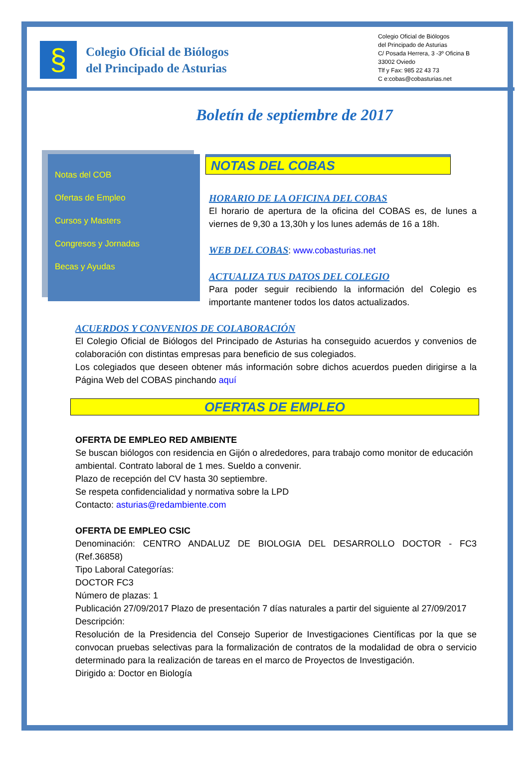§
Colegio Oficial de Biólogos
del Principado de Asturias
Colegio Oficial de Biólogos
del Principado de Asturias
C/ Posada Herrera, 3 -3º Oficina B
33002 Oviedo
Tlf y Fax: 985 22 43 73
C e:cobas@cobasturias.net
Boletín de septiembre de 2017
Notas del COB
Ofertas de Empleo
Cursos y Masters
Congresos y Jornadas
Becas y Ayudas
NOTAS DEL COBAS
HORARIO DE LA OFICINA DEL COBAS
El horario de apertura de la oficina del COBAS es, de lunes a viernes de 9,30 a 13,30h y los lunes además de 16 a 18h.
WEB DEL COBAS: www.cobasturias.net
ACTUALIZA TUS DATOS DEL COLEGIO
Para poder seguir recibiendo la información del Colegio es importante mantener todos los datos actualizados.
ACUERDOS Y CONVENIOS DE COLABORACIÓN
El Colegio Oficial de Biólogos del Principado de Asturias ha conseguido acuerdos y convenios de colaboración con distintas empresas para beneficio de sus colegiados.
Los colegiados que deseen obtener más información sobre dichos acuerdos pueden dirigirse a la Página Web del COBAS pinchando aquí
OFERTAS DE EMPLEO
OFERTA DE EMPLEO RED AMBIENTE
Se buscan biólogos con residencia en Gijón o alrededores, para trabajo como monitor de educación ambiental. Contrato laboral de 1 mes. Sueldo a convenir.
Plazo de recepción del CV hasta 30 septiembre.
Se respeta confidencialidad y normativa sobre la LPD
Contacto: asturias@redambiente.com
OFERTA DE EMPLEO CSIC
Denominación: CENTRO ANDALUZ DE BIOLOGIA DEL DESARROLLO DOCTOR - FC3 (Ref.36858)
Tipo Laboral Categorías:
DOCTOR FC3
Número de plazas: 1
Publicación 27/09/2017 Plazo de presentación 7 días naturales a partir del siguiente al 27/09/2017
Descripción:
Resolución de la Presidencia del Consejo Superior de Investigaciones Científicas por la que se convocan pruebas selectivas para la formalización de contratos de la modalidad de obra o servicio determinado para la realización de tareas en el marco de Proyectos de Investigación.
Dirigido a: Doctor en Biología